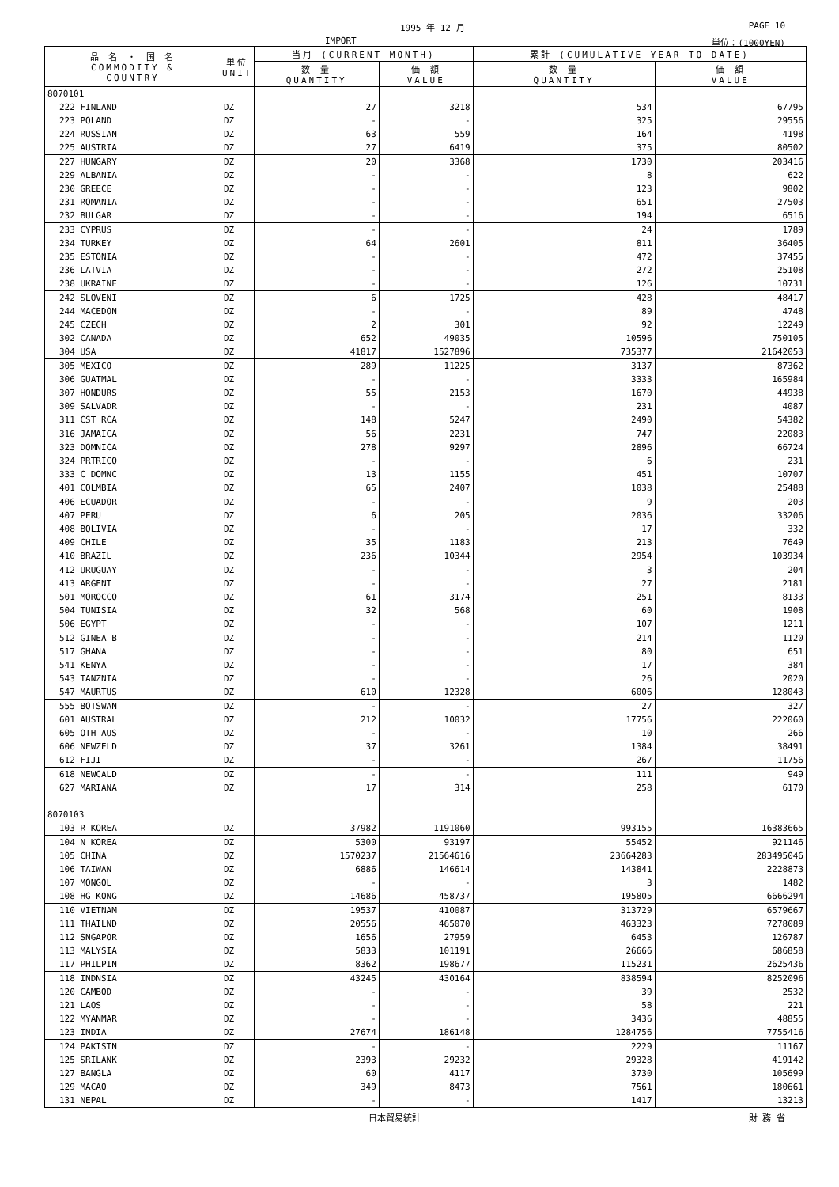1995 年 12 月 PAGE 10
IMPORT 単位：(1000YEN)
| 品 名 ・ 国 名 COMMODITY & COUNTRY | 単位 UNIT | 当月 (CURRENT MONTH) | | 累計 (CUMULATIVE YEAR TO DATE) | |
| --- | --- | --- | --- | --- | --- |
| | | 数 量 QUANTITY | 価 額 VALUE | 数 量 QUANTITY | 価 額 VALUE |
| 8070101 | | | | | |
| 222 FINLAND | DZ | 27 | 3218 | 534 | 67795 |
| 223 POLAND | DZ | - | - | 325 | 29556 |
| 224 RUSSIAN | DZ | 63 | 559 | 164 | 4198 |
| 225 AUSTRIA | DZ | 27 | 6419 | 375 | 80502 |
| 227 HUNGARY | DZ | 20 | 3368 | 1730 | 203416 |
| 229 ALBANIA | DZ | - | - | 8 | 622 |
| 230 GREECE | DZ | - | - | 123 | 9802 |
| 231 ROMANIA | DZ | - | - | 651 | 27503 |
| 232 BULGAR | DZ | - | - | 194 | 6516 |
| 233 CYPRUS | DZ | - | - | 24 | 1789 |
| 234 TURKEY | DZ | 64 | 2601 | 811 | 36405 |
| 235 ESTONIA | DZ | - | - | 472 | 37455 |
| 236 LATVIA | DZ | - | - | 272 | 25108 |
| 238 UKRAINE | DZ | - | - | 126 | 10731 |
| 242 SLOVENI | DZ | 6 | 1725 | 428 | 48417 |
| 244 MACEDON | DZ | - | - | 89 | 4748 |
| 245 CZECH | DZ | 2 | 301 | 92 | 12249 |
| 302 CANADA | DZ | 652 | 49035 | 10596 | 750105 |
| 304 USA | DZ | 41817 | 1527896 | 735377 | 21642053 |
| 305 MEXICO | DZ | 289 | 11225 | 3137 | 87362 |
| 306 GUATMAL | DZ | - | - | 3333 | 165984 |
| 307 HONDURS | DZ | 55 | 2153 | 1670 | 44938 |
| 309 SALVADR | DZ | - | - | 231 | 4087 |
| 311 CST RCA | DZ | 148 | 5247 | 2490 | 54382 |
| 316 JAMAICA | DZ | 56 | 2231 | 747 | 22083 |
| 323 DOMNICA | DZ | 278 | 9297 | 2896 | 66724 |
| 324 PRTRICO | DZ | - | - | 6 | 231 |
| 333 C DOMNC | DZ | 13 | 1155 | 451 | 10707 |
| 401 COLMBIA | DZ | 65 | 2407 | 1038 | 25488 |
| 406 ECUADOR | DZ | - | - | 9 | 203 |
| 407 PERU | DZ | 6 | 205 | 2036 | 33206 |
| 408 BOLIVIA | DZ | - | - | 17 | 332 |
| 409 CHILE | DZ | 35 | 1183 | 213 | 7649 |
| 410 BRAZIL | DZ | 236 | 10344 | 2954 | 103934 |
| 412 URUGUAY | DZ | - | - | 3 | 204 |
| 413 ARGENT | DZ | - | - | 27 | 2181 |
| 501 MOROCCO | DZ | 61 | 3174 | 251 | 8133 |
| 504 TUNISIA | DZ | 32 | 568 | 60 | 1908 |
| 506 EGYPT | DZ | - | - | 107 | 1211 |
| 512 GINEA B | DZ | - | - | 214 | 1120 |
| 517 GHANA | DZ | - | - | 80 | 651 |
| 541 KENYA | DZ | - | - | 17 | 384 |
| 543 TANZNIA | DZ | - | - | 26 | 2020 |
| 547 MAURTUS | DZ | 610 | 12328 | 6006 | 128043 |
| 555 BOTSWAN | DZ | - | - | 27 | 327 |
| 601 AUSTRAL | DZ | 212 | 10032 | 17756 | 222060 |
| 605 OTH AUS | DZ | - | - | 10 | 266 |
| 606 NEWZELD | DZ | 37 | 3261 | 1384 | 38491 |
| 612 FIJI | DZ | - | - | 267 | 11756 |
| 618 NEWCALD | DZ | - | - | 111 | 949 |
| 627 MARIANA | DZ | 17 | 314 | 258 | 6170 |
| 8070103 | | | | | |
| 103 R KOREA | DZ | 37982 | 1191060 | 993155 | 16383665 |
| 104 N KOREA | DZ | 5300 | 93197 | 55452 | 921146 |
| 105 CHINA | DZ | 1570237 | 21564616 | 23664283 | 283495046 |
| 106 TAIWAN | DZ | 6886 | 146614 | 143841 | 2228873 |
| 107 MONGOL | DZ | - | - | 3 | 1482 |
| 108 HG KONG | DZ | 14686 | 458737 | 195805 | 6666294 |
| 110 VIETNAM | DZ | 19537 | 410087 | 313729 | 6579667 |
| 111 THAILND | DZ | 20556 | 465070 | 463323 | 7278089 |
| 112 SNGAPOR | DZ | 1656 | 27959 | 6453 | 126787 |
| 113 MALYSIA | DZ | 5833 | 101191 | 26666 | 686858 |
| 117 PHILPIN | DZ | 8362 | 198677 | 115231 | 2625436 |
| 118 INDNSIA | DZ | 43245 | 430164 | 838594 | 8252096 |
| 120 CAMBOD | DZ | - | - | 39 | 2532 |
| 121 LAOS | DZ | - | - | 58 | 221 |
| 122 MYANMAR | DZ | - | - | 3436 | 48855 |
| 123 INDIA | DZ | 27674 | 186148 | 1284756 | 7755416 |
| 124 PAKISTN | DZ | - | - | 2229 | 11167 |
| 125 SRILANK | DZ | 2393 | 29232 | 29328 | 419142 |
| 127 BANGLA | DZ | 60 | 4117 | 3730 | 105699 |
| 129 MACAO | DZ | 349 | 8473 | 7561 | 180661 |
| 131 NEPAL | DZ | - | - | 1417 | 13213 |
日本貿易統計 財 務 省